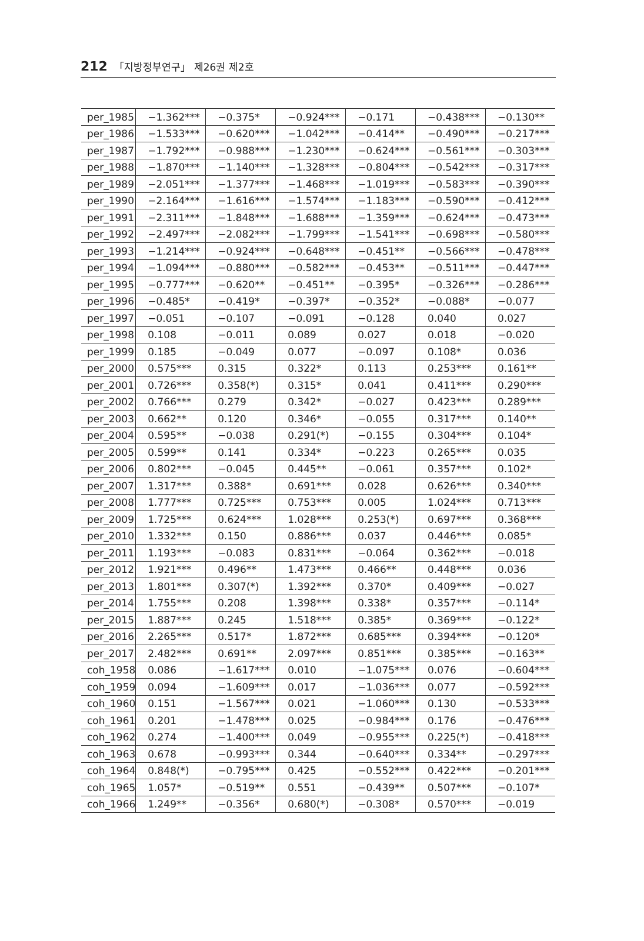212 「지방정부연구」 제26권 제2호
| per_1985 | −1.362*** | −0.375* | −0.924*** | −0.171 | −0.438*** | −0.130** |
| per_1986 | −1.533*** | −0.620*** | −1.042*** | −0.414** | −0.490*** | −0.217*** |
| per_1987 | −1.792*** | −0.988*** | −1.230*** | −0.624*** | −0.561*** | −0.303*** |
| per_1988 | −1.870*** | −1.140*** | −1.328*** | −0.804*** | −0.542*** | −0.317*** |
| per_1989 | −2.051*** | −1.377*** | −1.468*** | −1.019*** | −0.583*** | −0.390*** |
| per_1990 | −2.164*** | −1.616*** | −1.574*** | −1.183*** | −0.590*** | −0.412*** |
| per_1991 | −2.311*** | −1.848*** | −1.688*** | −1.359*** | −0.624*** | −0.473*** |
| per_1992 | −2.497*** | −2.082*** | −1.799*** | −1.541*** | −0.698*** | −0.580*** |
| per_1993 | −1.214*** | −0.924*** | −0.648*** | −0.451** | −0.566*** | −0.478*** |
| per_1994 | −1.094*** | −0.880*** | −0.582*** | −0.453** | −0.511*** | −0.447*** |
| per_1995 | −0.777*** | −0.620** | −0.451** | −0.395* | −0.326*** | −0.286*** |
| per_1996 | −0.485* | −0.419* | −0.397* | −0.352* | −0.088* | −0.077 |
| per_1997 | −0.051 | −0.107 | −0.091 | −0.128 | 0.040 | 0.027 |
| per_1998 | 0.108 | −0.011 | 0.089 | 0.027 | 0.018 | −0.020 |
| per_1999 | 0.185 | −0.049 | 0.077 | −0.097 | 0.108* | 0.036 |
| per_2000 | 0.575*** | 0.315 | 0.322* | 0.113 | 0.253*** | 0.161** |
| per_2001 | 0.726*** | 0.358(*) | 0.315* | 0.041 | 0.411*** | 0.290*** |
| per_2002 | 0.766*** | 0.279 | 0.342* | −0.027 | 0.423*** | 0.289*** |
| per_2003 | 0.662** | 0.120 | 0.346* | −0.055 | 0.317*** | 0.140** |
| per_2004 | 0.595** | −0.038 | 0.291(*) | −0.155 | 0.304*** | 0.104* |
| per_2005 | 0.599** | 0.141 | 0.334* | −0.223 | 0.265*** | 0.035 |
| per_2006 | 0.802*** | −0.045 | 0.445** | −0.061 | 0.357*** | 0.102* |
| per_2007 | 1.317*** | 0.388* | 0.691*** | 0.028 | 0.626*** | 0.340*** |
| per_2008 | 1.777*** | 0.725*** | 0.753*** | 0.005 | 1.024*** | 0.713*** |
| per_2009 | 1.725*** | 0.624*** | 1.028*** | 0.253(*) | 0.697*** | 0.368*** |
| per_2010 | 1.332*** | 0.150 | 0.886*** | 0.037 | 0.446*** | 0.085* |
| per_2011 | 1.193*** | −0.083 | 0.831*** | −0.064 | 0.362*** | −0.018 |
| per_2012 | 1.921*** | 0.496** | 1.473*** | 0.466** | 0.448*** | 0.036 |
| per_2013 | 1.801*** | 0.307(*) | 1.392*** | 0.370* | 0.409*** | −0.027 |
| per_2014 | 1.755*** | 0.208 | 1.398*** | 0.338* | 0.357*** | −0.114* |
| per_2015 | 1.887*** | 0.245 | 1.518*** | 0.385* | 0.369*** | −0.122* |
| per_2016 | 2.265*** | 0.517* | 1.872*** | 0.685*** | 0.394*** | −0.120* |
| per_2017 | 2.482*** | 0.691** | 2.097*** | 0.851*** | 0.385*** | −0.163** |
| coh_1958 | 0.086 | −1.617*** | 0.010 | −1.075*** | 0.076 | −0.604*** |
| coh_1959 | 0.094 | −1.609*** | 0.017 | −1.036*** | 0.077 | −0.592*** |
| coh_1960 | 0.151 | −1.567*** | 0.021 | −1.060*** | 0.130 | −0.533*** |
| coh_1961 | 0.201 | −1.478*** | 0.025 | −0.984*** | 0.176 | −0.476*** |
| coh_1962 | 0.274 | −1.400*** | 0.049 | −0.955*** | 0.225(*) | −0.418*** |
| coh_1963 | 0.678 | −0.993*** | 0.344 | −0.640*** | 0.334** | −0.297*** |
| coh_1964 | 0.848(*) | −0.795*** | 0.425 | −0.552*** | 0.422*** | −0.201*** |
| coh_1965 | 1.057* | −0.519** | 0.551 | −0.439** | 0.507*** | −0.107* |
| coh_1966 | 1.249** | −0.356* | 0.680(*) | −0.308* | 0.570*** | −0.019 |